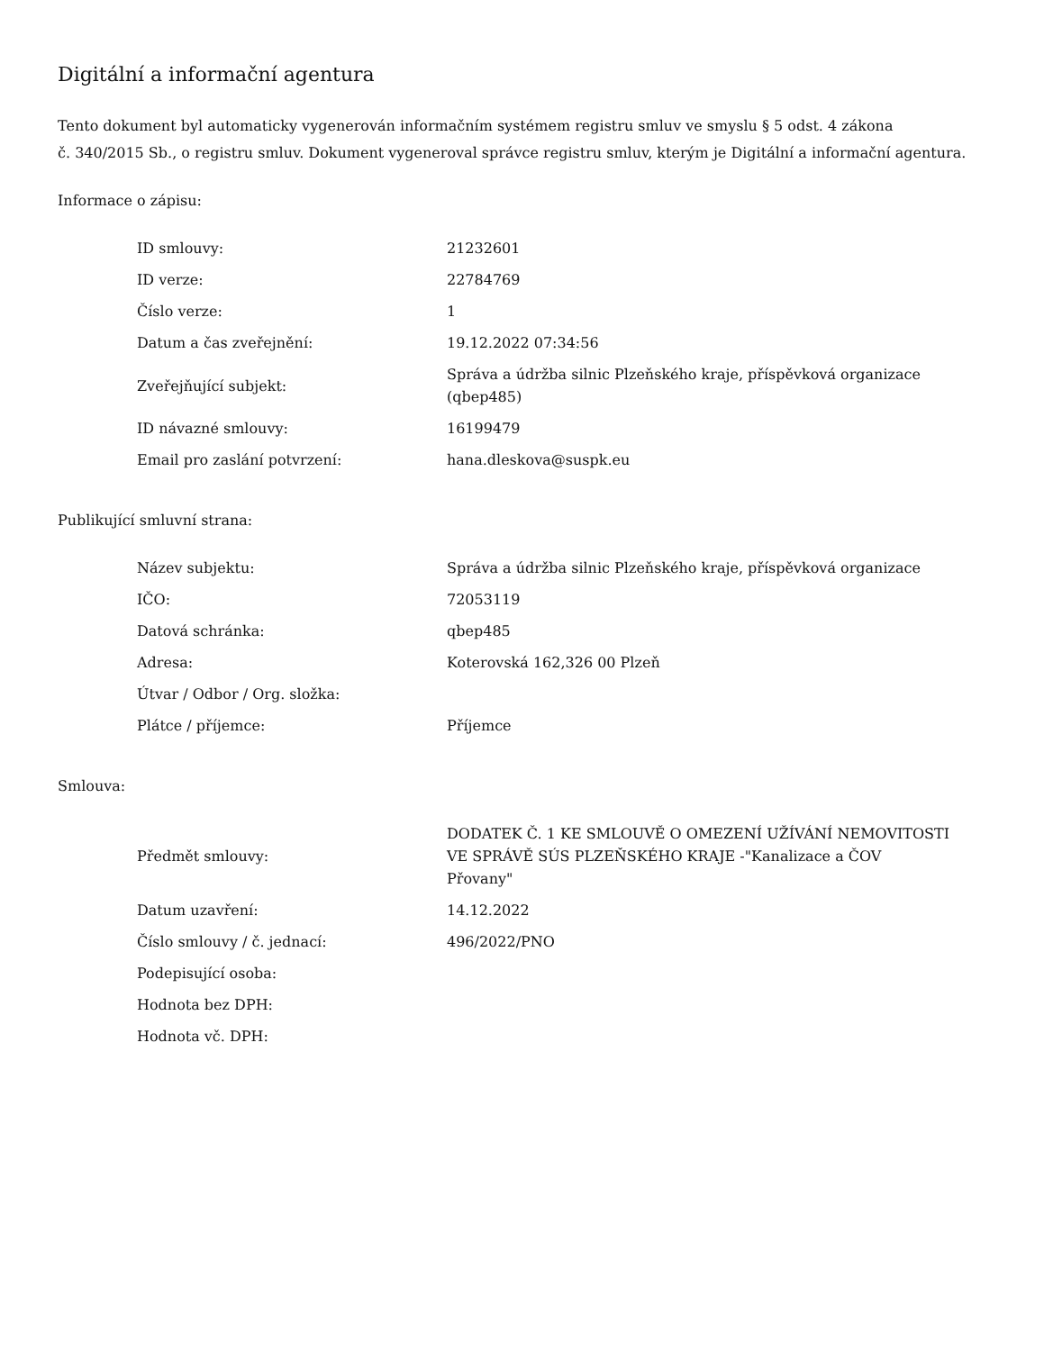Digitální a informační agentura
Tento dokument byl automaticky vygenerován informačním systémem registru smluv ve smyslu § 5 odst. 4 zákona
č. 340/2015 Sb., o registru smluv. Dokument vygeneroval správce registru smluv, kterým je Digitální a informační agentura.
Informace o zápisu:
| ID smlouvy: | 21232601 |
| ID verze: | 22784769 |
| Číslo verze: | 1 |
| Datum a čas zveřejnění: | 19.12.2022 07:34:56 |
| Zveřejňující subjekt: | Správa a údržba silnic Plzeňského kraje, příspěvková organizace (qbep485) |
| ID návazné smlouvy: | 16199479 |
| Email pro zaslání potvrzení: | hana.dleskova@suspk.eu |
Publikující smluvní strana:
| Název subjektu: | Správa a údržba silnic Plzeňského kraje, příspěvková organizace |
| IČO: | 72053119 |
| Datová schránka: | qbep485 |
| Adresa: | Koterovská 162,326 00 Plzeň |
| Útvar / Odbor / Org. složka: | |
| Plátce / příjemce: | Příjemce |
Smlouva:
| Předmět smlouvy: | DODATEK Č. 1 KE SMLOUVĚ O OMEZENÍ UŽÍVÁNÍ NEMOVITOSTI VE SPRÁVĚ SÚS PLZEŇSKÉHO KRAJE -"Kanalizace a ČOV Přovany" |
| Datum uzavření: | 14.12.2022 |
| Číslo smlouvy / č. jednací: | 496/2022/PNO |
| Podepisující osoba: | |
| Hodnota bez DPH: | |
| Hodnota vč. DPH: | |